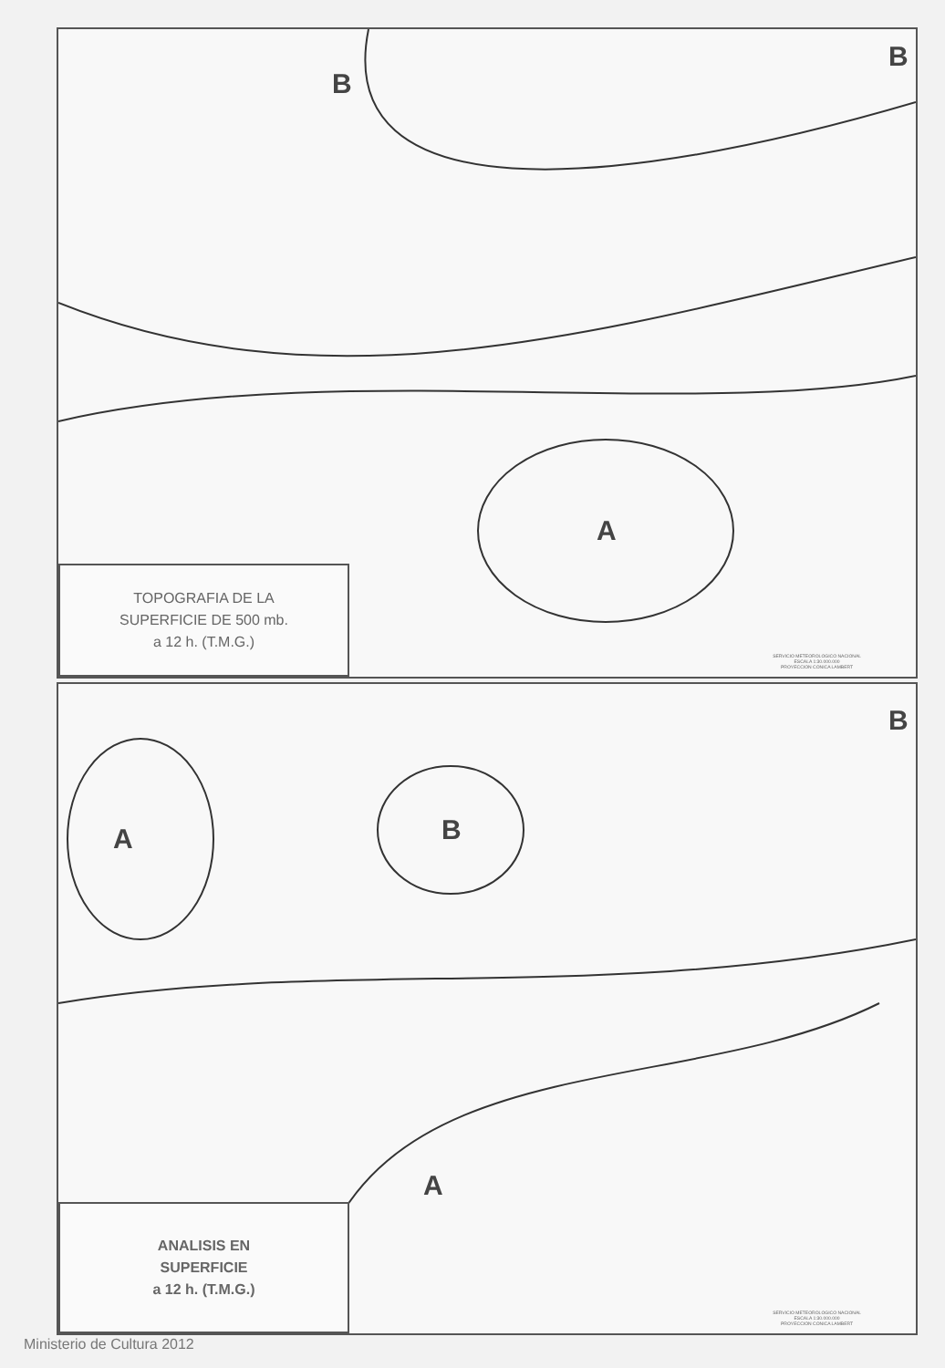B
B
A
TOPOGRAFIA DE LA
SUPERFICIE DE 500 mb.
a 12 h. (T.M.G.)
SERVICIO METEOROLOGICO NACIONAL
ESCALA 1:30.000.000
PROYECCION CONICA LAMBERT
A
B
B
A
ANALISIS EN
SUPERFICIE
a 12 h. (T.M.G.)
SERVICIO METEOROLOGICO NACIONAL
ESCALA 1:30.000.000
PROYECCION CONICA LAMBERT
Ministerio de Cultura 2012